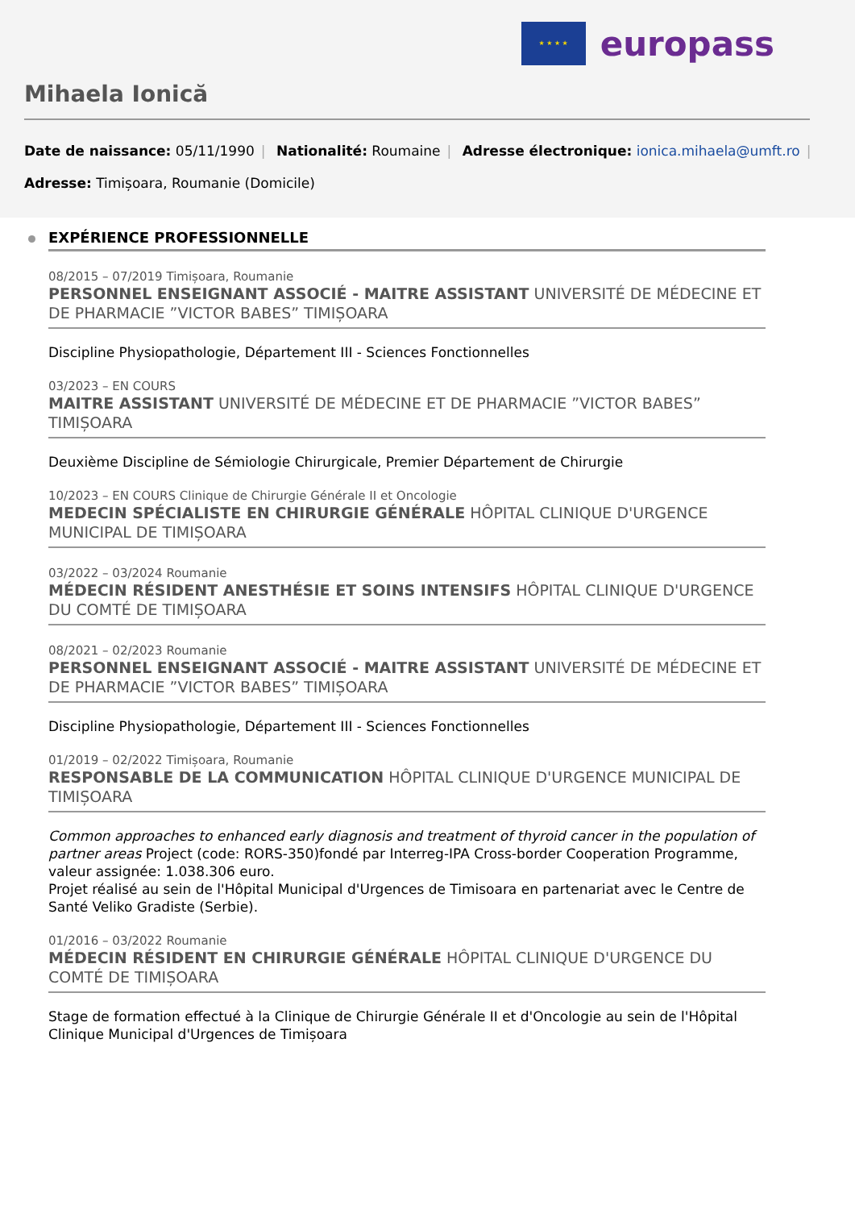★ ★ ★ ★
europass
Mihaela Ionică
Date de naissance: 05/11/1990 | Nationalité: Roumaine | Adresse électronique: ionica.mihaela@umft.ro |
Adresse: Timișoara, Roumanie (Domicile)
EXPÉRIENCE PROFESSIONNELLE
08/2015 – 07/2019 Timișoara, Roumanie
PERSONNEL ENSEIGNANT ASSOCIÉ - MAITRE ASSISTANT UNIVERSITÉ DE MÉDECINE ET DE PHARMACIE ”VICTOR BABES” TIMIȘOARA
Discipline Physiopathologie, Département III - Sciences Fonctionnelles
03/2023 – EN COURS
MAITRE ASSISTANT UNIVERSITÉ DE MÉDECINE ET DE PHARMACIE ”VICTOR BABES” TIMIȘOARA
Deuxième Discipline de Sémiologie Chirurgicale, Premier Département de Chirurgie
10/2023 – EN COURS Clinique de Chirurgie Générale II et Oncologie
MEDECIN SPÉCIALISTE EN CHIRURGIE GÉNÉRALE HÔPITAL CLINIQUE D'URGENCE MUNICIPAL DE TIMIȘOARA
03/2022 – 03/2024 Roumanie
MÉDECIN RÉSIDENT ANESTHÉSIE ET SOINS INTENSIFS HÔPITAL CLINIQUE D'URGENCE DU COMTÉ DE TIMIȘOARA
08/2021 – 02/2023 Roumanie
PERSONNEL ENSEIGNANT ASSOCIÉ - MAITRE ASSISTANT UNIVERSITÉ DE MÉDECINE ET DE PHARMACIE ”VICTOR BABES” TIMIȘOARA
Discipline Physiopathologie, Département III - Sciences Fonctionnelles
01/2019 – 02/2022 Timișoara, Roumanie
RESPONSABLE DE LA COMMUNICATION HÔPITAL CLINIQUE D'URGENCE MUNICIPAL DE TIMIȘOARA
Common approaches to enhanced early diagnosis and treatment of thyroid cancer in the population of partner areas Project (code: RORS-350)fondé par Interreg-IPA Cross-border Cooperation Programme, valeur assignée: 1.038.306 euro.
Projet réalisé au sein de l'Hôpital Municipal d'Urgences de Timisoara en partenariat avec le Centre de Santé Veliko Gradiste (Serbie).
01/2016 – 03/2022 Roumanie
MÉDECIN RÉSIDENT EN CHIRURGIE GÉNÉRALE HÔPITAL CLINIQUE D'URGENCE DU COMTÉ DE TIMIȘOARA
Stage de formation effectué à la Clinique de Chirurgie Générale II et d'Oncologie au sein de l'Hôpital Clinique Municipal d'Urgences de Timișoara